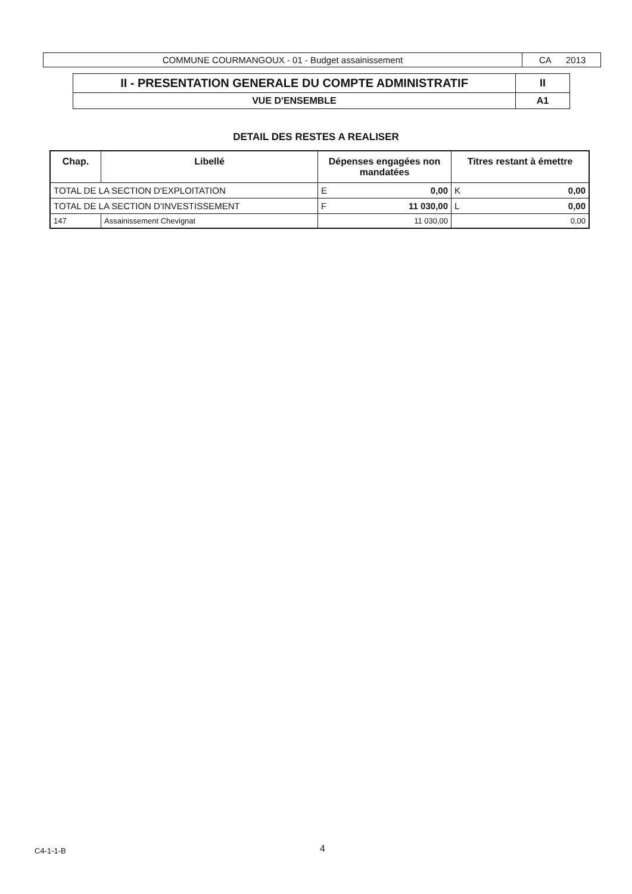| COMMUNE COURMANGOUX - 01 - Budget assainissement | CA 2013 |
| II - PRESENTATION GENERALE DU COMPTE ADMINISTRATIF | II |
| VUE D'ENSEMBLE | A1 |
DETAIL DES RESTES A REALISER
| Chap. | Libellé | Dépenses engagées non mandatées | Titres restant à émettre |
| --- | --- | --- | --- |
| TOTAL DE LA SECTION D'EXPLOITATION | | E 0,00 | K 0,00 |
| TOTAL DE LA SECTION D'INVESTISSEMENT | | F 11 030,00 | L 0,00 |
| 147 | Assainissement Chevignat | 11 030,00 | 0,00 |
C4-1-1-B 4